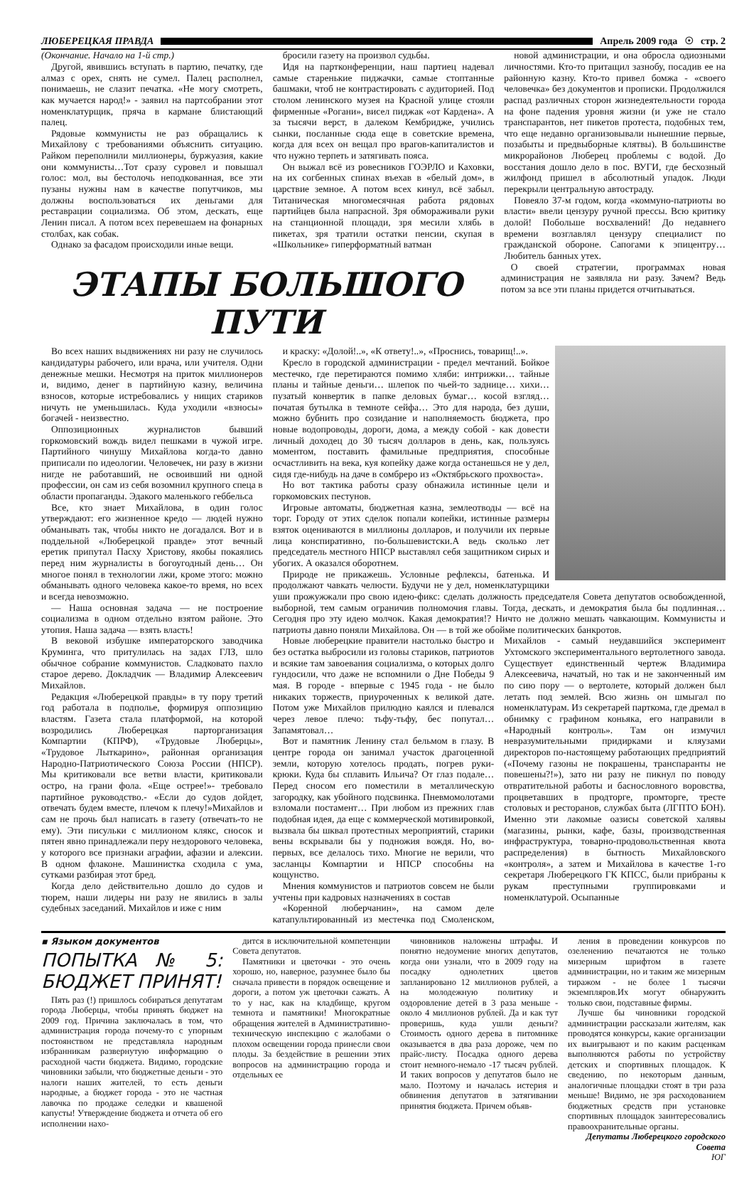ЛЮБЕРЕЦКАЯ ПРАВДА Апрель 2009 года ☉ стр. 2
(Окончание. Начало на 1-й стр.)
Другой, явившись вступать в партию, печатку, где алмаз с орех, снять не сумел. Палец располнел, понимаешь, не слазит печатка. «Не могу смотреть, как мучается народ!» - заявил на партсобрании этот номенклатурщик, пряча в кармане блистающий палец.
Рядовые коммунисты не раз обращались к Михайлову с требованиями объяснить ситуацию. Райком переполнили миллионеры, буржуазия, какие они коммунисты…Тот сразу суровел и повышал голос: мол, вы бестолочь неподкованная, все эти пузаны нужны нам в качестве попутчиков, мы должны воспользоваться их деньгами для реставрации социализма. Об этом, дескать, еще Ленин писал. А потом всех перевешаем на фонарных столбах, как собак.
Однако за фасадом происходили иные вещи.
бросили газету на произвол судьбы.
Идя на партконференции, наш партиец надевал самые старенькие пиджачки, самые стоптанные башмаки, чтоб не контрастировать с аудиторией. Под столом ленинского музея на Красной улице стояли фирменные «Рогани», висел пиджак «от Кардена». А за тысячи верст, в далеком Кембридже, учились сынки, посланные сюда еще в советские времена, когда для всех он вещал про врагов-капиталистов и что нужно терпеть и затягивать пояса.
Он выжал всё из ровесников ГОЭРЛО и Каховки, на их согбенных спинах въехав в «белый дом», в царствие земное. А потом всех кинул, всё забыл. Титаническая многомесячная работа рядовых партийцев была напрасной. Зря обморaживали руки на станционной площади, зря месили хлябь в пикетах, зря тратили остатки пенсии, скупая в «Школьнике» гиперформатный ватман
новой администрации, и она обросла одиозными личностями. Кто-то притащил зазнобу, посадив ее на районную казну. Кто-то привел бомжа - «своего человечка» без документов и прописки. Продолжился распад различных сторон жизнедеятельности города на фоне падения уровня жизни (и уже не стало транспарантов, нет пикетов протеста, подобных тем, что еще недавно организовывали нынешние первые, позабыты и предвыборные клятвы). В большинстве микрорайонов Люберец проблемы с водой. До восстания дошло дело в пос. ВУГИ, где бесхозный жилфонд пришел в абсолютный упадок. Люди перекрыли центральную автостраду.
Повеяло 37-м годом, когда «коммуно-патриоты во власти» ввели цензуру ручной прессы. Всю критику долой! Побольше восхвалений! До недавнего времени возглавлял цензуру специалист по гражданской обороне. Сапогами к эпицентру… Любитель банных утех.
ЭТАПЫ БОЛЬШОГО ПУТИ
О своей стратегии, программах новая администрация не заявляла ни разу. Зачем? Ведь потом за все эти планы придется отчитываться.
Во всех наших выдвижениях ни разу не случилось кандидатуры рабочего, или врача, или учителя. Одни денежные мешки. Несмотря на приток миллионеров и, видимо, денег в партийную казну, величина взносов, которые истребовались у нищих стариков ничуть не уменьшилась. Куда уходили «взносы» богачей - неизвестно.
Оппозиционных журналистов бывший горкомовский вождь видел пешками в чужой игре. Партийного чинушу Михайлова когда-то давно приписали по идеологии. Человечек, ни разу в жизни нигде не работавший, не освоивший ни одной профессии, он сам из себя возомнил крупного спеца в области пропаганды. Эдакого маленького геббельса
Все, кто знает Михайлова, в один голос утверждают: его жизненное кредо — людей нужно обманывать так, чтобы никто не догадался. Вот и в поддельной «Люберецкой правде» этот вечный еретик припутал Пасху Христову, якобы покаялись перед ним журналисты в богоугодный день… Он многое понял в технологии лжи, кроме этого: можно обманывать одного человека какое-то время, но всех и всегда невозможно.
— Наша основная задача — не построение социализма в одном отдельно взятом районе. Это утопия. Наша задача — взять власть!
В вековой избушке императорского заводчика Круминга, что притулилась на задах ГЛЗ, шло обычное собрание коммунистов. Сладковато пахло старое дерево. Докладчик — Владимир Алексеевич Михайлов.
Редакция «Люберецкой правды» в ту пору третий год работала в подполье, формируя оппозицию властям. Газета стала платформой, на которой возродились Люберецкая парторганизация Компартии (КПРФ), «Трудовые Люберцы», «Трудовое Лыткарино», районная организация Народно-Патриотического Союза России (НПСР). Мы критиковали все ветви власти, критиковали остро, на грани фола. «Еще острее!»- требовало партийное руководство.- «Если до судов дойдет, отвечать будем вместе, плечом к плечу!»Михайлов и сам не прочь был написать в газету (отвечать-то не ему). Эти писульки с миллионом клякс, сносок и пятен явно принадлежали перу нездорового человека, у которого все признаки аграфии, афазии и алексии. В одном флаконе. Машинистка сходила с ума, сутками разбирая этот бред.
Когда дело действительно дошло до судов и тюрем, наши лидеры ни разу не явились в залы судебных заседаний. Михайлов и иже с ним
и краску: «Долой!..», «К ответу!..», «Проснись, товарищ!..».
Кресло в городской администрации - предел мечтаний. Бойкое местечко, где перетираются помимо хляби: интрижки… тайные планы и тайные деньги… шлепок по чьей-то заднице… хихи… пузатый конвертик в папке деловых бумаг… косой взгляд… початая бутылка в темноте сейфа… Это для народа, без души, можно бубнить про созидание и наполняемость бюджета, про новые водопроводы, дороги, дома, а между собой - как довести личный доходец до 30 тысяч долларов в день, как, пользуясь моментом, поставить фамильные предприятия, способные осчастливить на века, куя копейку даже когда останешься не у дел, сидя где-нибудь на даче в сомбреро из «Октябрьского прохвоста».
Но вот тактика работы сразу обнажила истинные цели и горкомовских пестунов.
Игровые автоматы, бюджетная казна, землеотводы — всё на торг. Городу от этих сделок попали копейки, истинные размеры взяток оцениваются в миллионы долларов, и получили их первые лица конспиративно, по-большевистски.А ведь сколько лет председатель местного НПСР выставлял себя защитником сирых и убогих. А оказался оборотнем.
Природе не прикажешь. Условные рефлексы, батенька. И продолжают чавкать челюсти. Будучи не у дел, номенклатурщики уши прожужжали про свою идею-фикс: сделать должность председателя Совета депутатов освобожденной, выборной, тем самым ограничив полномочия главы. Тогда, дескать, и демократия была бы подлинная… Сегодня про эту идею молчок. Какая демократия!? Ничто не должно мешать чавкающим. Коммунисты и патриоты давно поняли Михайлова. Он — в той же обойме политических банкротов.
Новые люберецкие правители настолько быстро и без остатка выбросили из головы стариков, патриотов и всякие там завоевания социализма, о которых долго гундосили, что даже не вспомнили о Дне Победы 9 мая. В городе - впервые с 1945 года - не было никаких торжеств, приуроченных к великой дате. Потом уже Михайлов прилюдно каялся и плевался через левое плечо: тьфу-тьфу, бес попутал… Запамятовал…
Вот и памятник Ленину стал бельмом в глазу. В центре города он занимал участок драгоценной земли, которую хотелось продать, погрев руки-крюки. Куда бы сплавить Ильича? От глаз подале… Перед сносом его поместили в металлическую загородку, как убойного подсвинка. Пневмомолотами взломали постамент… При любом из прежних глав подобная идея, да еще с коммерческой мотивировкой, вызвала бы шквал протестных мероприятий, старики вены вскрывали бы у подножия вождя. Но, во-первых, все делалось тихо. Многие не верили, что засланцы Компартии и НПСР способны на кощунство.
Мнения коммунистов и патриотов совсем не были учтены при кадровых назначениях в состав
«Коренной люберчанин», на самом деле катапультированный из местечка под Смоленском, Михайлов - самый неудавшийся эксперимент Ухтомского экспериментального вертолетного завода. Существует единственный чертеж Владимира Алексеевича, начатый, но так и не законченный им по сию пору — о вертолете, который должен был летать под землей. Всю жизнь он шмыгал по номенклатурам. Из секретарей парткома, где дремал в обнимку с графином коньяка, его направили в «Народный контроль». Там он измучил невразумительными придирками и кляузами директоров по-настоящему работающих предприятий («Почему газоны не покрашены, транспаранты не повешены?!»), зато ни разу не пикнул по поводу отвратительной работы и баснословного воровства, процветавших в продторге, промторге, тресте столовых и ресторанов, службах быта (ЛГПТО БОН). Именно эти лакомые оазисы советской халявы (магазины, рынки, кафе, базы, производственная инфраструктура, товарно-продовольственная квота распределения) в бытность Михайловского «контроля», а затем и Михайлова в качестве 1-го секретаря Люберецкого ГК КПСС, были прибраны к рукам преступными группировками и номенклатурой. Осыпанные
▪ Языком документов
ПОПЫТКА № 5: БЮДЖЕТ ПРИНЯТ!
Пять раз (!) пришлось собираться депутатам города Люберцы, чтобы принять бюджет на 2009 год. Причина заключалась в том, что администрация города почему-то с упорным постоянством не представляла народным избранникам развернутую информацию о расходной части бюджета. Видимо, городские чиновники забыли, что бюджетные деньги - это налоги наших жителей, то есть деньги народные, а бюджет города - это не частная лавочка по продаже селедки и квашеной капусты! Утверждение бюджета и отчета об его исполнении нахо-
дится в исключительной компетенции Совета депутатов.
Памятники и цветочки - это очень хорошо, но, наверное, разумнее было бы сначала привести в порядок освещение и дороги, а потом уж цветочки сажать. А то у нас, как на кладбище, кругом темнота и памятники! Многократные обращения жителей в Административно-техническую инспекцию с жалобами о плохом освещении города принесли свои плоды. За бездействие в решении этих вопросов на администрацию города и отдельных ее
чиновников наложены штрафы. И понятно недоумение многих депутатов, когда они узнали, что в 2009 году на посадку однолетних цветов запланировано 12 миллионов рублей, а на молодежную политику и оздоровление детей в 3 раза меньше - около 4 миллионов рублей. Да и как тут проверишь, куда ушли деньги? Стоимость одного дерева в питомнике оказывается в два раза дороже, чем по прайс-листу. Посадка одного дерева стоит немного-немало -17 тысяч рублей. И таких вопросов у депутатов было не мало. Поэтому и началась истерия и обвинения депутатов в затягивании принятия бюджета. Причем объяв-
ления в проведении конкурсов по озеленению печатаются не только мизерным шрифтом в газете администрации, но и таким же мизерным тиражом - не более 1 тысячи экземпляров.Их могут обнаружить только свои, подставные фирмы.
Лучше бы чиновники городской администрации рассказали жителям, как проводятся конкурсы, какие организации их выигрывают и по каким расценкам выполняются работы по устройству детских и спортивных площадок. К сведению, по некоторым данным, аналогичные площадки стоят в три раза меньше! Видимо, не зря расходованием бюджетных средств при установке спортивных площадок заинтересовались правоохранительные органы.
Депутаты Люберецкого городского Совета
ЮГ